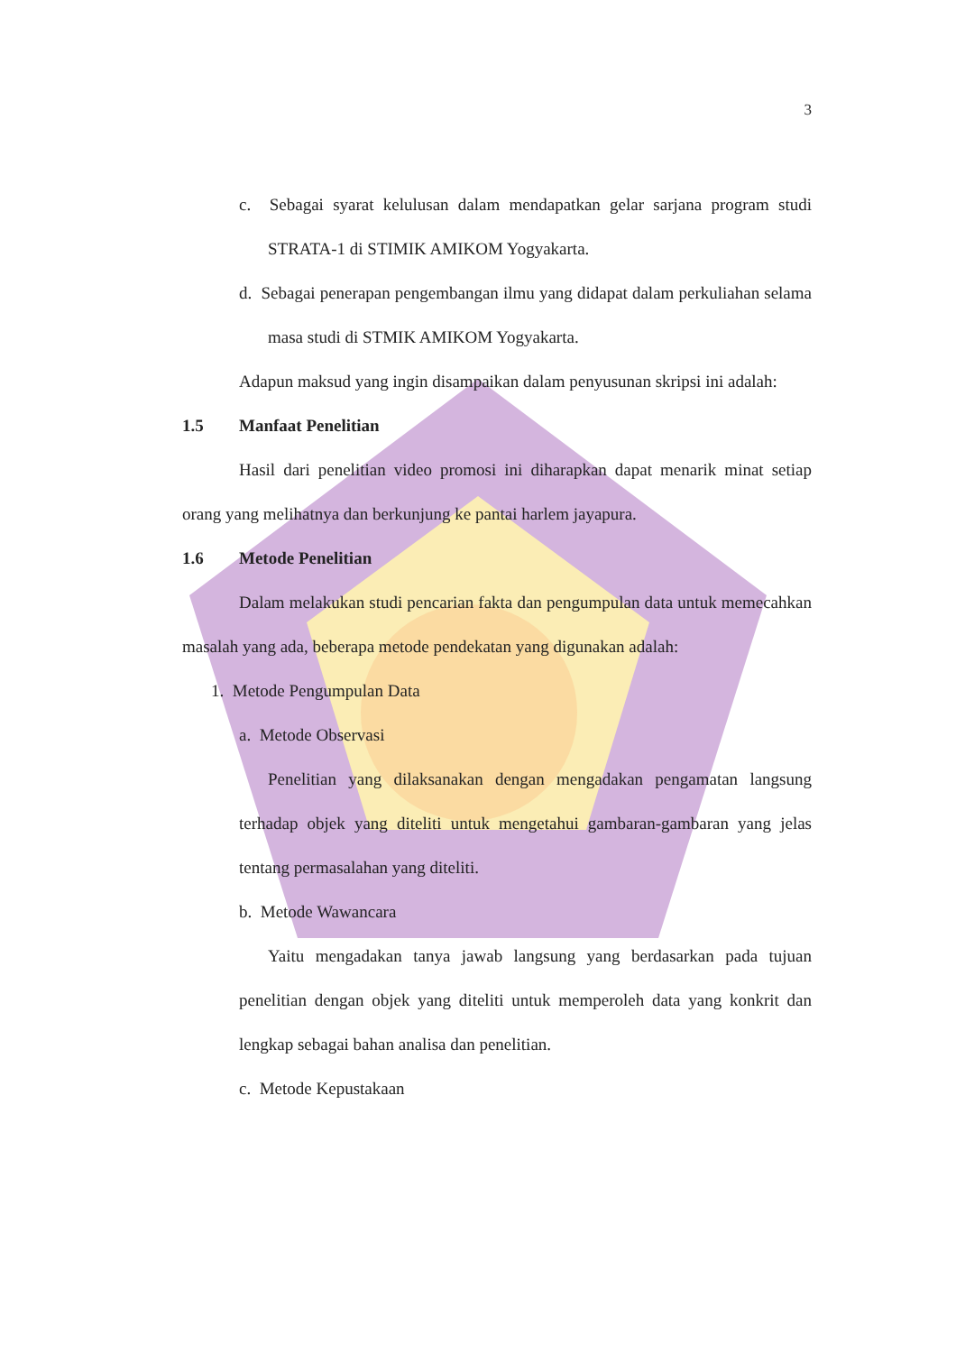3
c. Sebagai syarat kelulusan dalam mendapatkan gelar sarjana program studi STRATA-1 di STIMIK AMIKOM Yogyakarta.
d. Sebagai penerapan pengembangan ilmu yang didapat dalam perkuliahan selama masa studi di STMIK AMIKOM Yogyakarta.
Adapun maksud yang ingin disampaikan dalam penyusunan skripsi ini adalah:
1.5 Manfaat Penelitian
Hasil dari penelitian video promosi ini diharapkan dapat menarik minat setiap orang yang melihatnya dan berkunjung ke pantai harlem jayapura.
1.6 Metode Penelitian
Dalam melakukan studi pencarian fakta dan pengumpulan data untuk memecahkan masalah yang ada, beberapa metode pendekatan yang digunakan adalah:
1. Metode Pengumpulan Data
a. Metode Observasi
Penelitian yang dilaksanakan dengan mengadakan pengamatan langsung terhadap objek yang diteliti untuk mengetahui gambaran-gambaran yang jelas tentang permasalahan yang diteliti.
b. Metode Wawancara
Yaitu mengadakan tanya jawab langsung yang berdasarkan pada tujuan penelitian dengan objek yang diteliti untuk memperoleh data yang konkrit dan lengkap sebagai bahan analisa dan penelitian.
c. Metode Kepustakaan